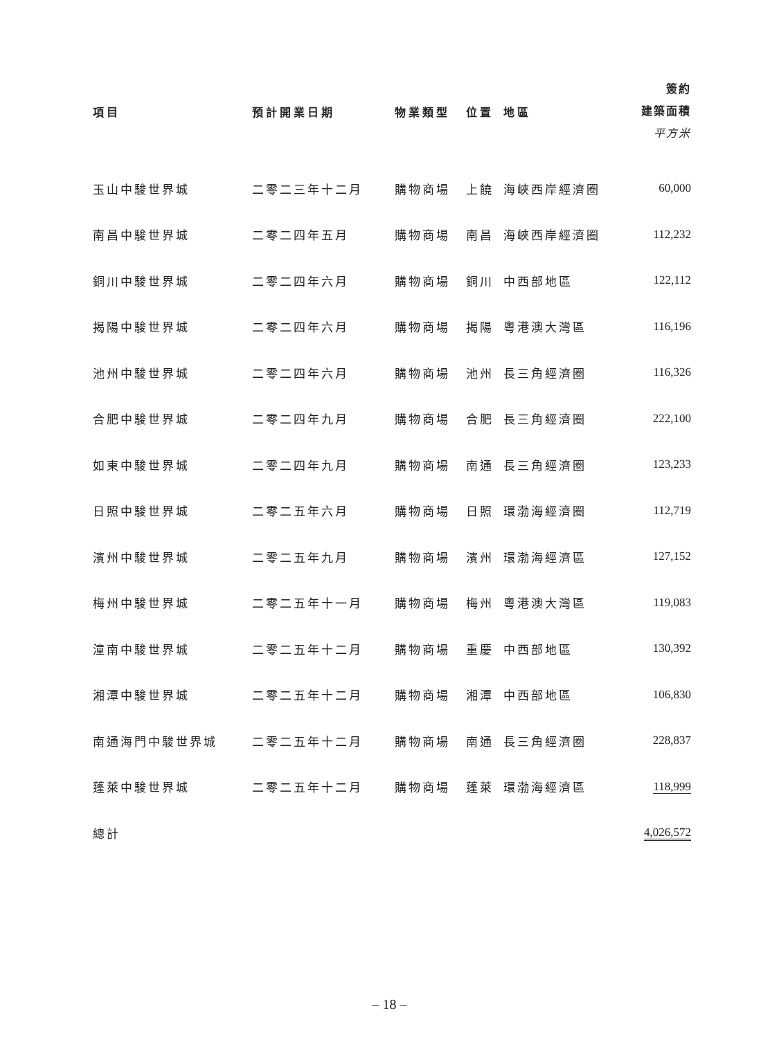| 項目 | 預計開業日期 | 物業類型 | 位置 | 地區 | 簽約 建築面積 平方米 |
| --- | --- | --- | --- | --- | --- |
| 玉山中駿世界城 | 二零二三年十二月 | 購物商場 | 上饒 | 海峽西岸經濟圈 | 60,000 |
| 南昌中駿世界城 | 二零二四年五月 | 購物商場 | 南昌 | 海峽西岸經濟圈 | 112,232 |
| 銅川中駿世界城 | 二零二四年六月 | 購物商場 | 銅川 | 中西部地區 | 122,112 |
| 揭陽中駿世界城 | 二零二四年六月 | 購物商場 | 揭陽 | 粵港澳大灣區 | 116,196 |
| 池州中駿世界城 | 二零二四年六月 | 購物商場 | 池州 | 長三角經濟圈 | 116,326 |
| 合肥中駿世界城 | 二零二四年九月 | 購物商場 | 合肥 | 長三角經濟圈 | 222,100 |
| 如東中駿世界城 | 二零二四年九月 | 購物商場 | 南通 | 長三角經濟圈 | 123,233 |
| 日照中駿世界城 | 二零二五年六月 | 購物商場 | 日照 | 環渤海經濟圈 | 112,719 |
| 濱州中駿世界城 | 二零二五年九月 | 購物商場 | 濱州 | 環渤海經濟區 | 127,152 |
| 梅州中駿世界城 | 二零二五年十一月 | 購物商場 | 梅州 | 粵港澳大灣區 | 119,083 |
| 潼南中駿世界城 | 二零二五年十二月 | 購物商場 | 重慶 | 中西部地區 | 130,392 |
| 湘潭中駿世界城 | 二零二五年十二月 | 購物商場 | 湘潭 | 中西部地區 | 106,830 |
| 南通海門中駿世界城 | 二零二五年十二月 | 購物商場 | 南通 | 長三角經濟圈 | 228,837 |
| 蓬萊中駿世界城 | 二零二五年十二月 | 購物商場 | 蓬萊 | 環渤海經濟區 | 118,999 |
| 總計 | | | | | 4,026,572 |
– 18 –